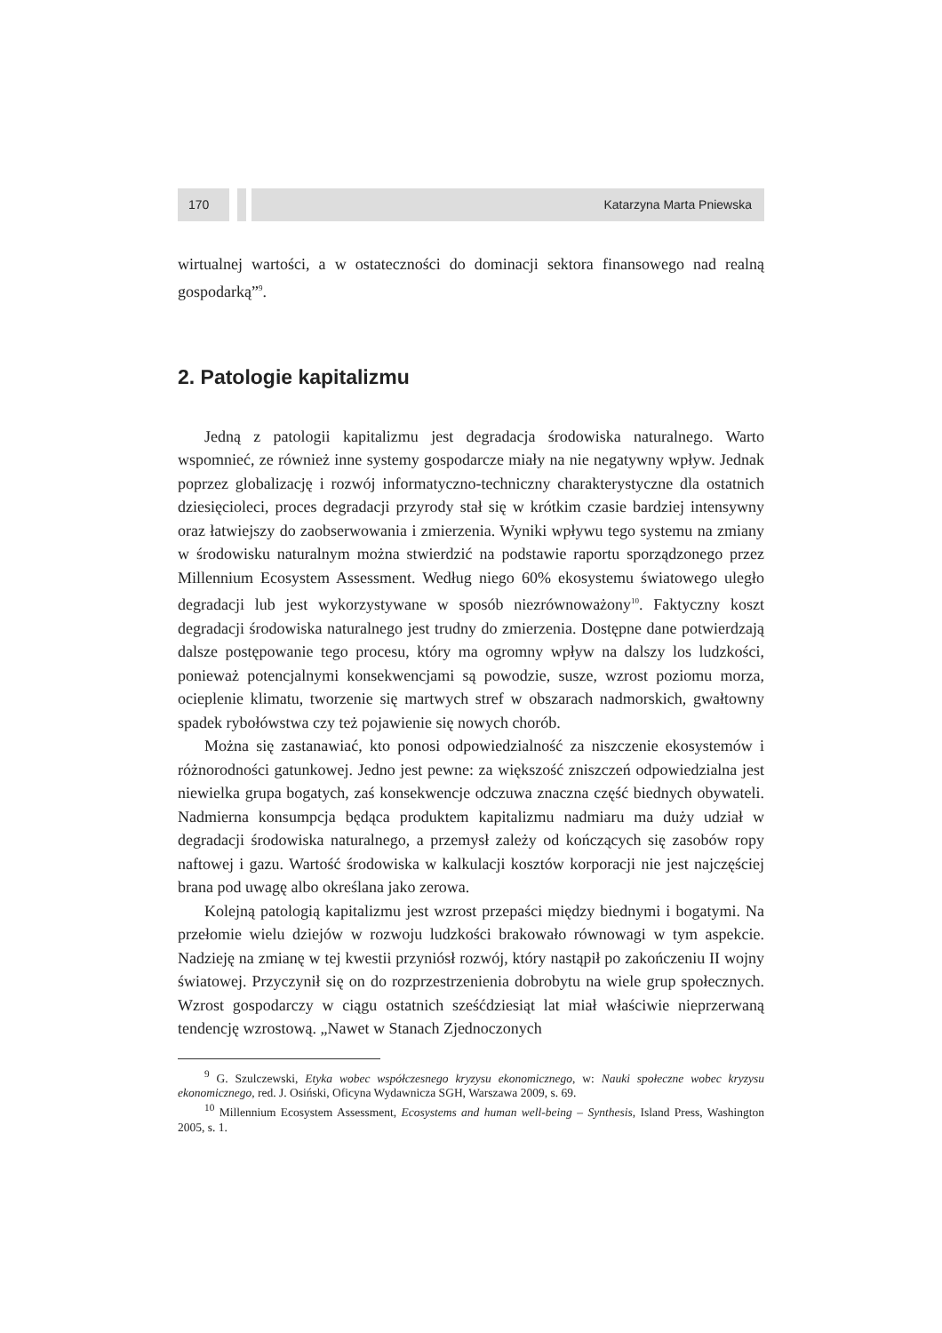170 Katarzyna Marta Pniewska
wirtualnej wartości, a w ostateczności do dominacji sektora finansowego nad realną gospodarką”<sup>9</sup>.
2. Patologie kapitalizmu
Jedną z patologii kapitalizmu jest degradacja środowiska naturalnego. Warto wspomnieć, ze również inne systemy gospodarcze miały na nie negatywny wpływ. Jednak poprzez globalizację i rozwój informatyczno-techniczny charakterystyczne dla ostatnich dziesięcioleci, proces degradacji przyrody stał się w krótkim czasie bardziej intensywny oraz łatwiejszy do zaobserwowania i zmierzenia. Wyniki wpływu tego systemu na zmiany w środowisku naturalnym można stwierdzić na podstawie raportu sporządzonego przez Millennium Ecosystem Assessment. Według niego 60% ekosystemu światowego uległo degradacji lub jest wykorzystywane w sposób niezrównoważony<sup>10</sup>. Faktyczny koszt degradacji środowiska naturalnego jest trudny do zmierzenia. Dostępne dane potwierdzają dalsze postępowanie tego procesu, który ma ogromny wpływ na dalszy los ludzkości, ponieważ potencjalnymi konsekwencjami są powodzie, susze, wzrost poziomu morza, ocieplenie klimatu, tworzenie się martwych stref w obszarach nadmorskich, gwałtowny spadek rybołówstwa czy też pojawienie się nowych chorób.
Można się zastanawiać, kto ponosi odpowiedzialność za niszczenie ekosystemów i różnorodności gatunkowej. Jedno jest pewne: za większość zniszczeń odpowiedzialna jest niewielka grupa bogatych, zaś konsekwencje odczuwa znaczna część biednych obywateli. Nadmierna konsumpcja będąca produktem kapitalizmu nadmiaru ma duży udział w degradacji środowiska naturalnego, a przemysł zależy od kończących się zasobów ropy naftowej i gazu. Wartość środowiska w kalkulacji kosztów korporacji nie jest najczęściej brana pod uwagę albo określana jako zerowa.
Kolejną patologią kapitalizmu jest wzrost przepaści między biednymi i bogatymi. Na przełomie wielu dziejów w rozwoju ludzkości brakowało równowagi w tym aspekcie. Nadzieję na zmianę w tej kwestii przyniósł rozwój, który nastąpił po zakończeniu II wojny światowej. Przyczynił się on do rozprzestrzenienia dobrobytu na wiele grup społecznych. Wzrost gospodarczy w ciągu ostatnich sześćdziesiąt lat miał właściwie nieprzerwaną tendencję wzrostową. „Nawet w Stanach Zjednoczonych
<sup>9</sup> G. Szulczewski, Etyka wobec współczesnego kryzysu ekonomicznego, w: Nauki społeczne wobec kryzysu ekonomicznego, red. J. Osiński, Oficyna Wydawnicza SGH, Warszawa 2009, s. 69.
<sup>10</sup> Millennium Ecosystem Assessment, Ecosystems and human well-being – Synthesis, Island Press, Washington 2005, s. 1.